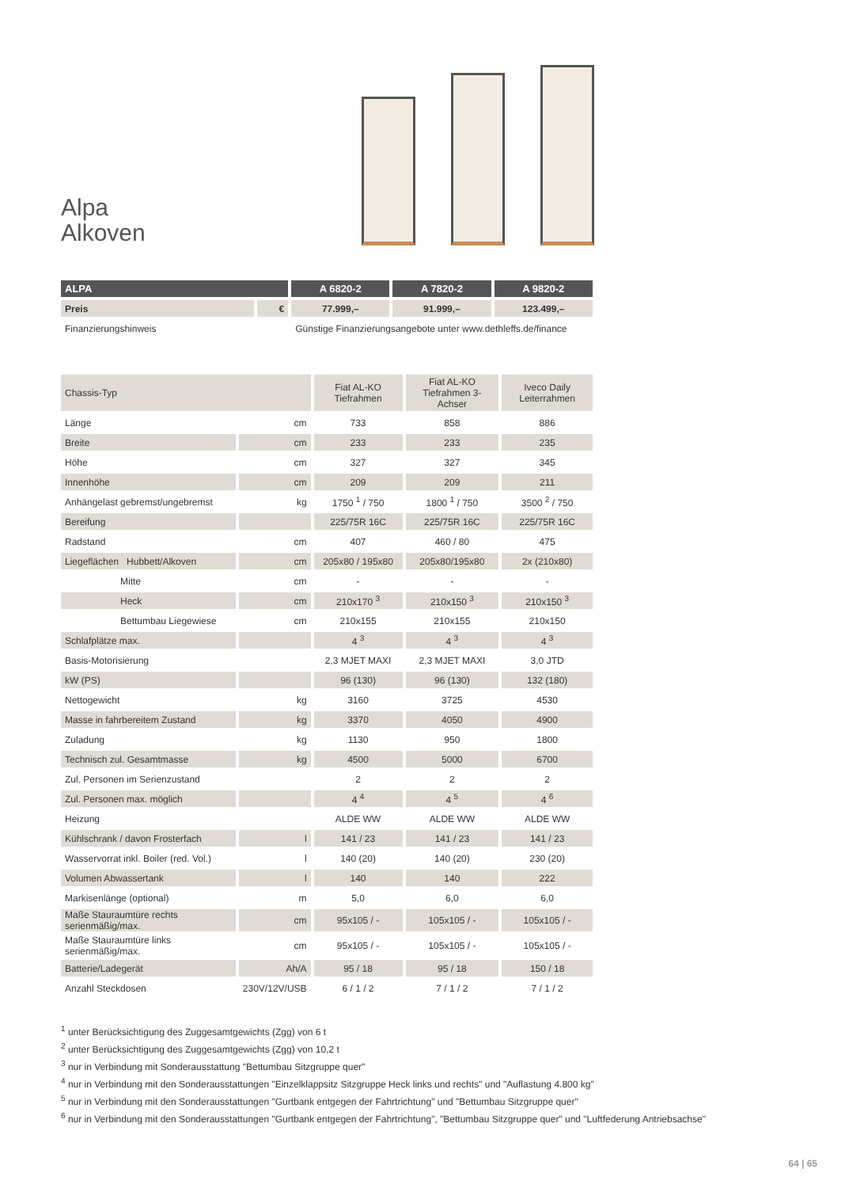Alpa
Alkoven
| ALPA | | A 6820-2 | A 7820-2 | A 9820-2 |
| --- | --- | --- | --- | --- |
| Preis | € | 77.999,– | 91.999,– | 123.499,– |
| Finanzierungshinweis | | Günstige Finanzierungsangebote unter www.dethleffs.de/finance | | |
| Chassis-Typ | | Fiat AL-KO Tiefrahmen | Fiat AL-KO Tiefrahmen 3-Achser | Iveco Daily Leiterrahmen |
| Länge | cm | 733 | 858 | 886 |
| Breite | cm | 233 | 233 | 235 |
| Höhe | cm | 327 | 327 | 345 |
| Innenhöhe | cm | 209 | 209 | 211 |
| Anhängelast gebremst/ungebremst | kg | 1750 <sup>1</sup> / 750 | 1800 <sup>1</sup> / 750 | 3500 <sup>2</sup> / 750 |
| Bereifung | | 225/75R 16C | 225/75R 16C | 225/75R 16C |
| Radstand | cm | 407 | 460 / 80 | 475 |
| Liegeflächen Hubbett/Alkoven | cm | 205x80 / 195x80 | 205x80/195x80 | 2x (210x80) |
| Mitte | cm | - | - | - |
| Heck | cm | 210x170 <sup>3</sup> | 210x150 <sup>3</sup> | 210x150 <sup>3</sup> |
| Bettumbau Liegewiese | cm | 210x155 | 210x155 | 210x150 |
| Schlafplätze max. | | 4 <sup>3</sup> | 4 <sup>3</sup> | 4 <sup>3</sup> |
| Basis-Motorisierung | | 2,3 MJET MAXI | 2,3 MJET MAXI | 3,0 JTD |
| kW (PS) | | 96 (130) | 96 (130) | 132 (180) |
| Nettogewicht | kg | 3160 | 3725 | 4530 |
| Masse in fahrbereitem Zustand | kg | 3370 | 4050 | 4900 |
| Zuladung | kg | 1130 | 950 | 1800 |
| Technisch zul. Gesamtmasse | kg | 4500 | 5000 | 6700 |
| Zul. Personen im Serienzustand | | 2 | 2 | 2 |
| Zul. Personen max. möglich | | 4 <sup>4</sup> | 4 <sup>5</sup> | 4 <sup>6</sup> |
| Heizung | | ALDE WW | ALDE WW | ALDE WW |
| Kühlschrank / davon Frosterfach | l | 141 / 23 | 141 / 23 | 141 / 23 |
| Wasservorrat inkl. Boiler (red. Vol.) | l | 140 (20) | 140 (20) | 230 (20) |
| Volumen Abwassertank | l | 140 | 140 | 222 |
| Markisenlänge (optional) | m | 5,0 | 6,0 | 6,0 |
| Maße Stauraumtüre rechts serienmäßig/max. | cm | 95x105 / - | 105x105 / - | 105x105 / - |
| Maße Stauraumtüre links serienmäßig/max. | cm | 95x105 / - | 105x105 / - | 105x105 / - |
| Batterie/Ladegerät | Ah/A | 95 / 18 | 95 / 18 | 150 / 18 |
| Anzahl Steckdosen | 230V/12V/USB | 6 / 1 / 2 | 7 / 1 / 2 | 7 / 1 / 2 |
<sup>1</sup> unter Berücksichtigung des Zuggesamtgewichts (Zgg) von 6 t
<sup>2</sup> unter Berücksichtigung des Zuggesamtgewichts (Zgg) von 10,2 t
<sup>3</sup> nur in Verbindung mit Sonderausstattung "Bettumbau Sitzgruppe quer"
<sup>4</sup> nur in Verbindung mit den Sonderausstattungen "Einzelklappsitz Sitzgruppe Heck links und rechts" und "Auflastung 4.800 kg"
<sup>5</sup> nur in Verbindung mit den Sonderausstattungen "Gurtbank entgegen der Fahrtrichtung" und "Bettumbau Sitzgruppe quer"
<sup>6</sup> nur in Verbindung mit den Sonderausstattungen "Gurtbank entgegen der Fahrtrichtung", "Bettumbau Sitzgruppe quer" und "Luftfederung Antriebsachse"
64 | 65